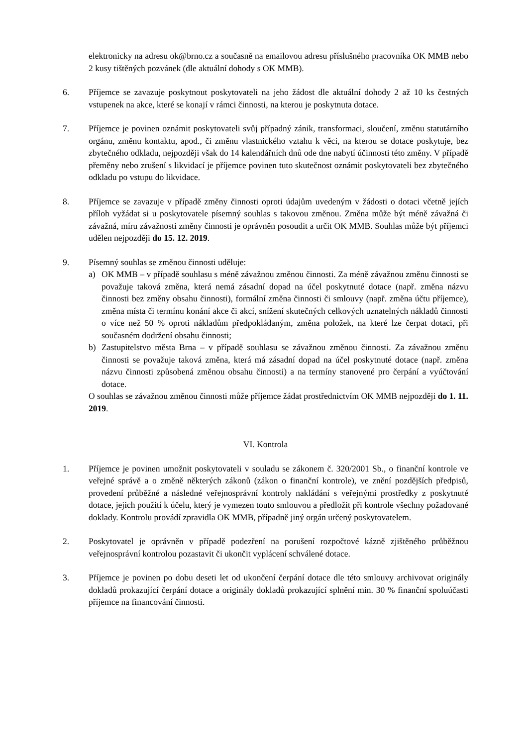elektronicky na adresu ok@brno.cz a současně na emailovou adresu příslušného pracovníka OK MMB nebo 2 kusy tištěných pozvánek (dle aktuální dohody s OK MMB).
6. Příjemce se zavazuje poskytnout poskytovateli na jeho žádost dle aktuální dohody 2 až 10 ks čestných vstupenek na akce, které se konají v rámci činnosti, na kterou je poskytnuta dotace.
7. Příjemce je povinen oznámit poskytovateli svůj případný zánik, transformaci, sloučení, změnu statutárního orgánu, změnu kontaktu, apod., či změnu vlastnického vztahu k věci, na kterou se dotace poskytuje, bez zbytečného odkladu, nejpozději však do 14 kalendářních dnů ode dne nabytí účinnosti této změny. V případě přeměny nebo zrušení s likvidací je příjemce povinen tuto skutečnost oznámit poskytovateli bez zbytečného odkladu po vstupu do likvidace.
8. Příjemce se zavazuje v případě změny činnosti oproti údajům uvedeným v žádosti o dotaci včetně jejích příloh vyžádat si u poskytovatele písemný souhlas s takovou změnou. Změna může být méně závažná či závažná, míru závažnosti změny činnosti je oprávněn posoudit a určit OK MMB. Souhlas může být příjemci udělen nejpozději do 15. 12. 2019.
9. Písemný souhlas se změnou činnosti uděluje:
a) OK MMB – v případě souhlasu s méně závažnou změnou činnosti. Za méně závažnou změnu činnosti se považuje taková změna, která nemá zásadní dopad na účel poskytnuté dotace (např. změna názvu činnosti bez změny obsahu činnosti), formální změna činnosti či smlouvy (např. změna účtu příjemce), změna místa či termínu konání akce či akcí, snížení skutečných celkových uznatelných nákladů činnosti o více než 50 % oproti nákladům předpokládaným, změna položek, na které lze čerpat dotaci, při současném dodržení obsahu činnosti;
b) Zastupitelstvo města Brna – v případě souhlasu se závažnou změnou činnosti. Za závažnou změnu činnosti se považuje taková změna, která má zásadní dopad na účel poskytnuté dotace (např. změna názvu činnosti způsobená změnou obsahu činnosti) a na termíny stanovené pro čerpání a vyúčtování dotace.
O souhlas se závažnou změnou činnosti může příjemce žádat prostřednictvím OK MMB nejpozději do 1. 11. 2019.
VI. Kontrola
1. Příjemce je povinen umožnit poskytovateli v souladu se zákonem č. 320/2001 Sb., o finanční kontrole ve veřejné správě a o změně některých zákonů (zákon o finanční kontrole), ve znění pozdějších předpisů, provedení průběžné a následné veřejnosprávní kontroly nakládání s veřejnými prostředky z poskytnuté dotace, jejich použití k účelu, který je vymezen touto smlouvou a předložit při kontrole všechny požadované doklady. Kontrolu provádí zpravidla OK MMB, případně jiný orgán určený poskytovatelem.
2. Poskytovatel je oprávněn v případě podezření na porušení rozpočtové kázně zjištěného průběžnou veřejnosprávní kontrolou pozastavit či ukončit vyplácení schválené dotace.
3. Příjemce je povinen po dobu deseti let od ukončení čerpání dotace dle této smlouvy archivovat originály dokladů prokazující čerpání dotace a originály dokladů prokazující splnění min. 30 % finanční spoluúčasti příjemce na financování činnosti.